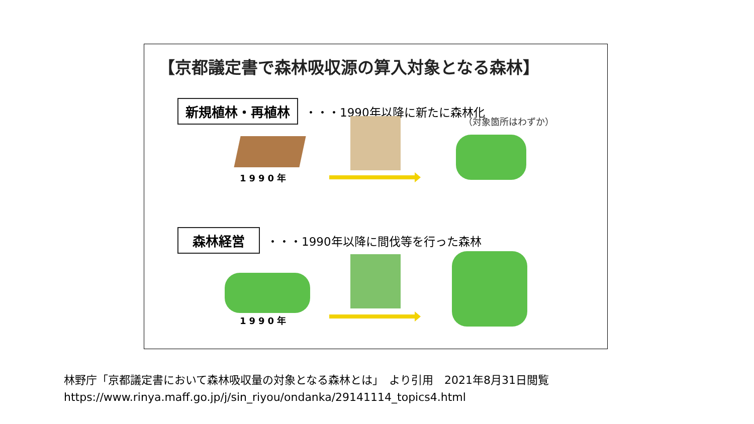【京都議定書で森林吸収源の算入対象となる森林】
新規植林・再植林
・・・1990年以降に新たに森林化
（対象箇所はわずか）
1990年
森林経営
・・・1990年以降に間伐等を行った森林
1990年
林野庁「京都議定書において森林吸収量の対象となる森林とは」　より引用　2021年8月31日閲覧
https://www.rinya.maff.go.jp/j/sin_riyou/ondanka/29141114_topics4.html